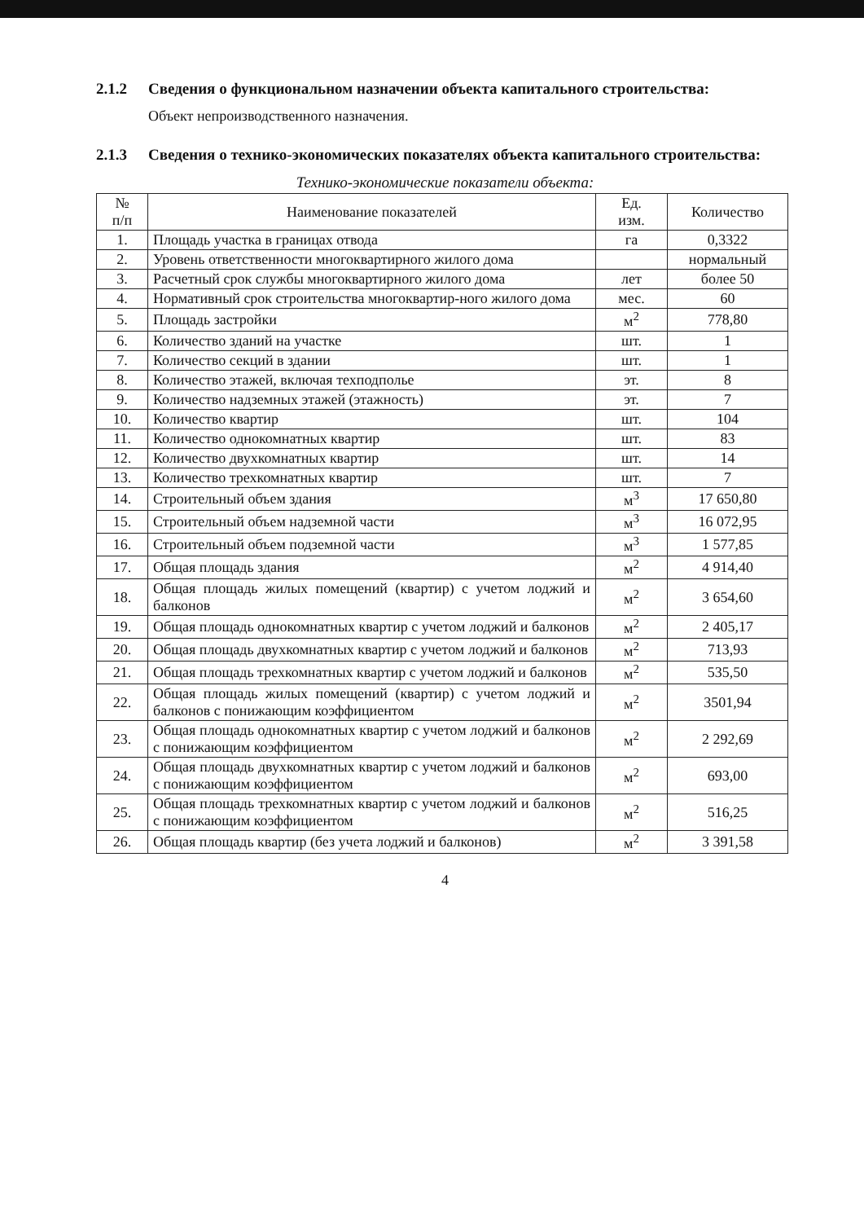2.1.2 Сведения о функциональном назначении объекта капитального строительства:
Объект непроизводственного назначения.
2.1.3 Сведения о технико-экономических показателях объекта капитального строительства:
Технико-экономические показатели объекта:
| № п/п | Наименование показателей | Ед. изм. | Количество |
| --- | --- | --- | --- |
| 1. | Площадь участка в границах отвода | га | 0,3322 |
| 2. | Уровень ответственности многоквартирного жилого дома | | нормальный |
| 3. | Расчетный срок службы многоквартирного жилого дома | лет | более 50 |
| 4. | Нормативный срок строительства многоквартир-ного жилого дома | мес. | 60 |
| 5. | Площадь застройки | м<sup>2</sup> | 778,80 |
| 6. | Количество зданий на участке | шт. | 1 |
| 7. | Количество секций в здании | шт. | 1 |
| 8. | Количество этажей, включая техподполье | эт. | 8 |
| 9. | Количество надземных этажей (этажность) | эт. | 7 |
| 10. | Количество квартир | шт. | 104 |
| 11. | Количество однокомнатных квартир | шт. | 83 |
| 12. | Количество двухкомнатных квартир | шт. | 14 |
| 13. | Количество трехкомнатных квартир | шт. | 7 |
| 14. | Строительный объем здания | м<sup>3</sup> | 17 650,80 |
| 15. | Строительный объем надземной части | м<sup>3</sup> | 16 072,95 |
| 16. | Строительный объем подземной части | м<sup>3</sup> | 1 577,85 |
| 17. | Общая площадь здания | м<sup>2</sup> | 4 914,40 |
| 18. | Общая площадь жилых помещений (квартир) с учетом лоджий и балконов | м<sup>2</sup> | 3 654,60 |
| 19. | Общая площадь однокомнатных квартир с учетом лоджий и балконов | м<sup>2</sup> | 2 405,17 |
| 20. | Общая площадь двухкомнатных квартир с учетом лоджий и балконов | м<sup>2</sup> | 713,93 |
| 21. | Общая площадь трехкомнатных квартир с учетом лоджий и балконов | м<sup>2</sup> | 535,50 |
| 22. | Общая площадь жилых помещений (квартир) с учетом лоджий и балконов с понижающим коэффициентом | м<sup>2</sup> | 3501,94 |
| 23. | Общая площадь однокомнатных квартир с учетом лоджий и балконов с понижающим коэффициентом | м<sup>2</sup> | 2 292,69 |
| 24. | Общая площадь двухкомнатных квартир с учетом лоджий и балконов с понижающим коэффициентом | м<sup>2</sup> | 693,00 |
| 25. | Общая площадь трехкомнатных квартир с учетом лоджий и балконов с понижающим коэффициентом | м<sup>2</sup> | 516,25 |
| 26. | Общая площадь квартир (без учета лоджий и балконов) | м<sup>2</sup> | 3 391,58 |
4